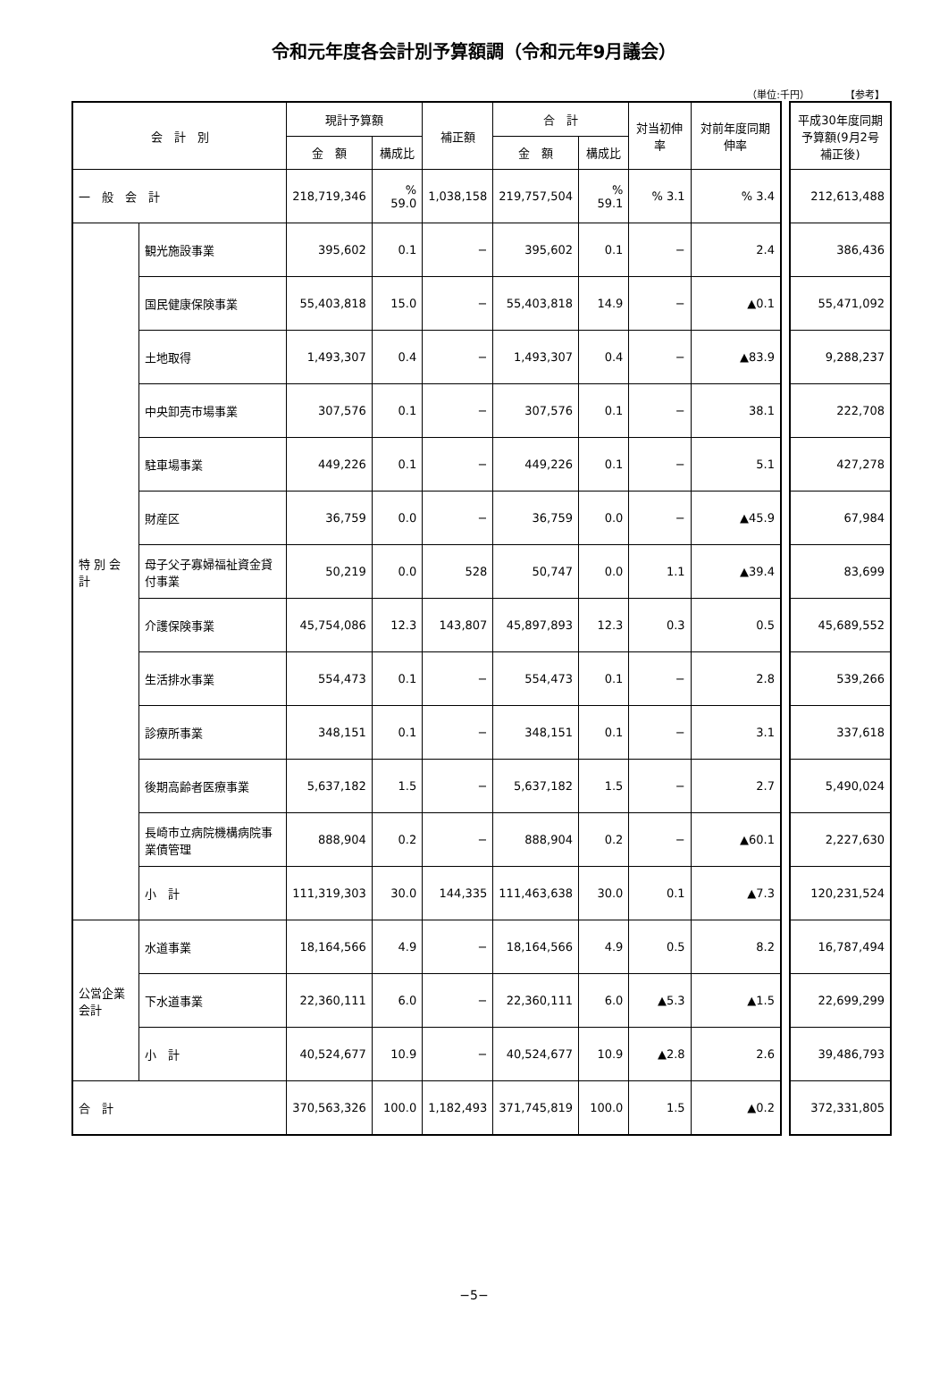令和元年度各会計別予算額調（令和元年9月議会）
（単位:千円） 【参考】
| 会 計 別 | | 現計予算額 | | 補正額 | 合 計 | | 対当初伸率 | 対前年度同期伸率 |
| --- | --- | --- | --- | --- | --- | --- | --- | --- |
| | | 金 額 | 構成比 | | 金 額 | 構成比 | | |
| 一 般 会 計 | | 218,719,346 | % 59.0 | 1,038,158 | 219,757,504 | % 59.1 | % 3.1 | % 3.4 |
| 特 別 会 計 | 観光施設事業 | 395,602 | 0.1 | − | 395,602 | 0.1 | − | 2.4 |
| | 国民健康保険事業 | 55,403,818 | 15.0 | − | 55,403,818 | 14.9 | − | ▲0.1 |
| | 土地取得 | 1,493,307 | 0.4 | − | 1,493,307 | 0.4 | − | ▲83.9 |
| | 中央卸売市場事業 | 307,576 | 0.1 | − | 307,576 | 0.1 | − | 38.1 |
| | 駐車場事業 | 449,226 | 0.1 | − | 449,226 | 0.1 | − | 5.1 |
| | 財産区 | 36,759 | 0.0 | − | 36,759 | 0.0 | − | ▲45.9 |
| | 母子父子寡婦福祉資金貸付事業 | 50,219 | 0.0 | 528 | 50,747 | 0.0 | 1.1 | ▲39.4 |
| | 介護保険事業 | 45,754,086 | 12.3 | 143,807 | 45,897,893 | 12.3 | 0.3 | 0.5 |
| | 生活排水事業 | 554,473 | 0.1 | − | 554,473 | 0.1 | − | 2.8 |
| | 診療所事業 | 348,151 | 0.1 | − | 348,151 | 0.1 | − | 3.1 |
| | 後期高齢者医療事業 | 5,637,182 | 1.5 | − | 5,637,182 | 1.5 | − | 2.7 |
| | 長崎市立病院機構病院事業債管理 | 888,904 | 0.2 | − | 888,904 | 0.2 | − | ▲60.1 |
| | 小 計 | 111,319,303 | 30.0 | 144,335 | 111,463,638 | 30.0 | 0.1 | ▲7.3 |
| 公営企業会計 | 水道事業 | 18,164,566 | 4.9 | − | 18,164,566 | 4.9 | 0.5 | 8.2 |
| | 下水道事業 | 22,360,111 | 6.0 | − | 22,360,111 | 6.0 | ▲5.3 | ▲1.5 |
| | 小 計 | 40,524,677 | 10.9 | − | 40,524,677 | 10.9 | ▲2.8 | 2.6 |
| 合 計 | | 370,563,326 | 100.0 | 1,182,493 | 371,745,819 | 100.0 | 1.5 | ▲0.2 |
| 平成30年度同期予算額(9月2号補正後) |
| --- |
| 212,613,488 |
| 386,436 |
| 55,471,092 |
| 9,288,237 |
| 222,708 |
| 427,278 |
| 67,984 |
| 83,699 |
| 45,689,552 |
| 539,266 |
| 337,618 |
| 5,490,024 |
| 2,227,630 |
| 120,231,524 |
| 16,787,494 |
| 22,699,299 |
| 39,486,793 |
| 372,331,805 |
−5−